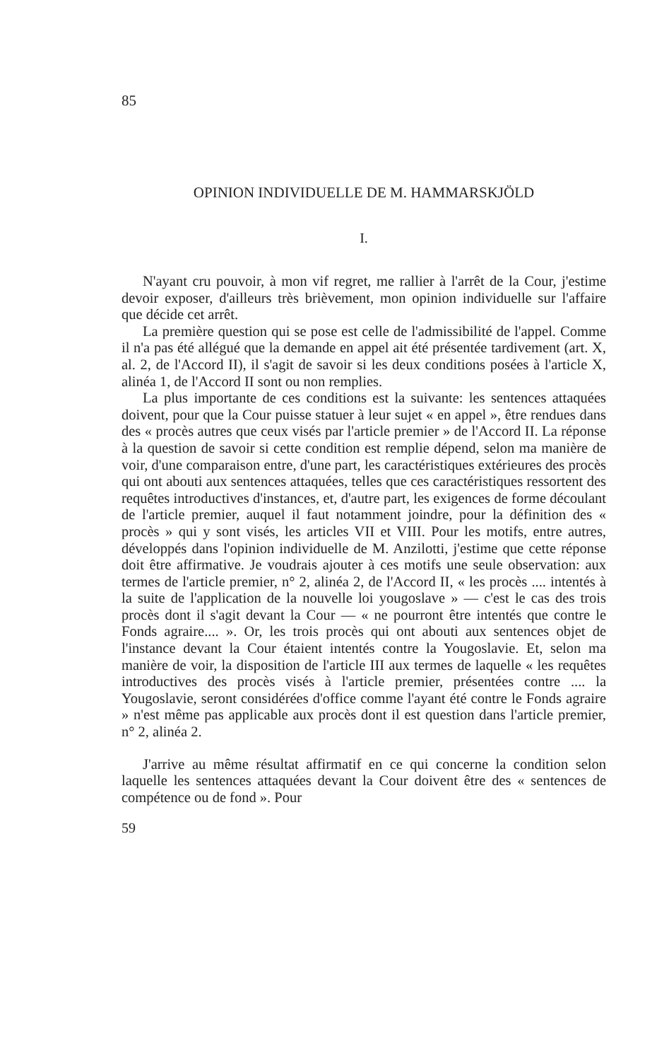85
OPINION INDIVIDUELLE DE M. HAMMARSKJÖLD
I.
N'ayant cru pouvoir, à mon vif regret, me rallier à l'arrêt de la Cour, j'estime devoir exposer, d'ailleurs très brièvement, mon opinion individuelle sur l'affaire que décide cet arrêt.
La première question qui se pose est celle de l'admissibilité de l'appel. Comme il n'a pas été allégué que la demande en appel ait été présentée tardivement (art. X, al. 2, de l'Accord II), il s'agit de savoir si les deux conditions posées à l'article X, alinéa 1, de l'Accord II sont ou non remplies.
La plus importante de ces conditions est la suivante: les sentences attaquées doivent, pour que la Cour puisse statuer à leur sujet « en appel », être rendues dans des « procès autres que ceux visés par l'article premier » de l'Accord II. La réponse à la question de savoir si cette condition est remplie dépend, selon ma manière de voir, d'une comparaison entre, d'une part, les caractéristiques extérieures des procès qui ont abouti aux sentences attaquées, telles que ces caractéristiques ressortent des requêtes introductives d'instances, et, d'autre part, les exigences de forme découlant de l'article premier, auquel il faut notamment joindre, pour la définition des « procès » qui y sont visés, les articles VII et VIII. Pour les motifs, entre autres, développés dans l'opinion individuelle de M. Anzilotti, j'estime que cette réponse doit être affirmative. Je voudrais ajouter à ces motifs une seule observation: aux termes de l'article premier, n° 2, alinéa 2, de l'Accord II, « les procès .... intentés à la suite de l'application de la nouvelle loi yougoslave » — c'est le cas des trois procès dont il s'agit devant la Cour — « ne pourront être intentés que contre le Fonds agraire.... ». Or, les trois procès qui ont abouti aux sentences objet de l'instance devant la Cour étaient intentés contre la Yougoslavie. Et, selon ma manière de voir, la disposition de l'article III aux termes de laquelle « les requêtes introductives des procès visés à l'article premier, présentées contre .... la Yougoslavie, seront considérées d'office comme l'ayant été contre le Fonds agraire » n'est même pas applicable aux procès dont il est question dans l'article premier, n° 2, alinéa 2.
J'arrive au même résultat affirmatif en ce qui concerne la condition selon laquelle les sentences attaquées devant la Cour doivent être des « sentences de compétence ou de fond ». Pour
59